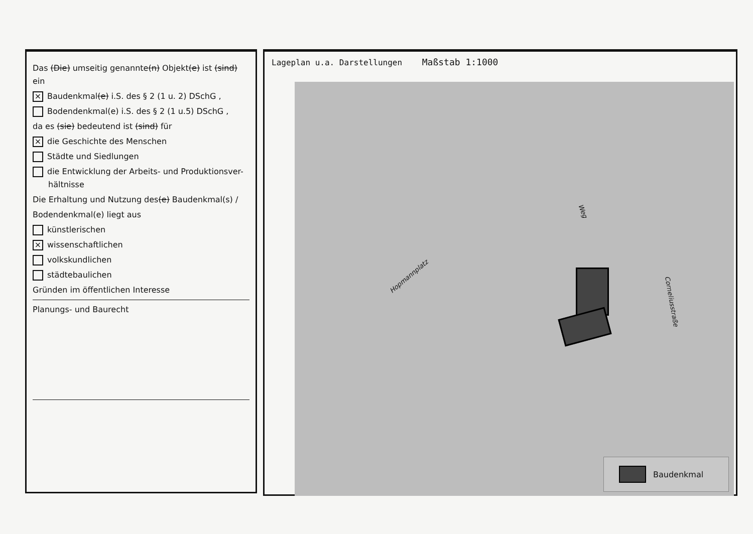Das (Die) umseitig genannte(n) Objekt(e) ist (sind) ein
× Baudenkmal(e) i.S. des § 2 (1 u. 2) DSchG ,
Bodendenkmal(e) i.S. des § 2 (1 u.5) DSchG ,
da es (sie) bedeutend ist (sind) für
× die Geschichte des Menschen
Städte und Siedlungen
die Entwicklung der Arbeits- und Produktionsver-
hältnisse
Die Erhaltung und Nutzung des(e) Baudenkmal(s) /
Bodendenkmal(e) liegt aus
künstlerischen
× wissenschaftlichen
volkskundlichen
städtebaulichen
Gründen im öffentlichen Interesse
Planungs- und Baurecht
Lageplan u.a. Darstellungen Maßstab 1:1000
Hopmannplatz
Corneliusstraße
Weg
Baudenkmal